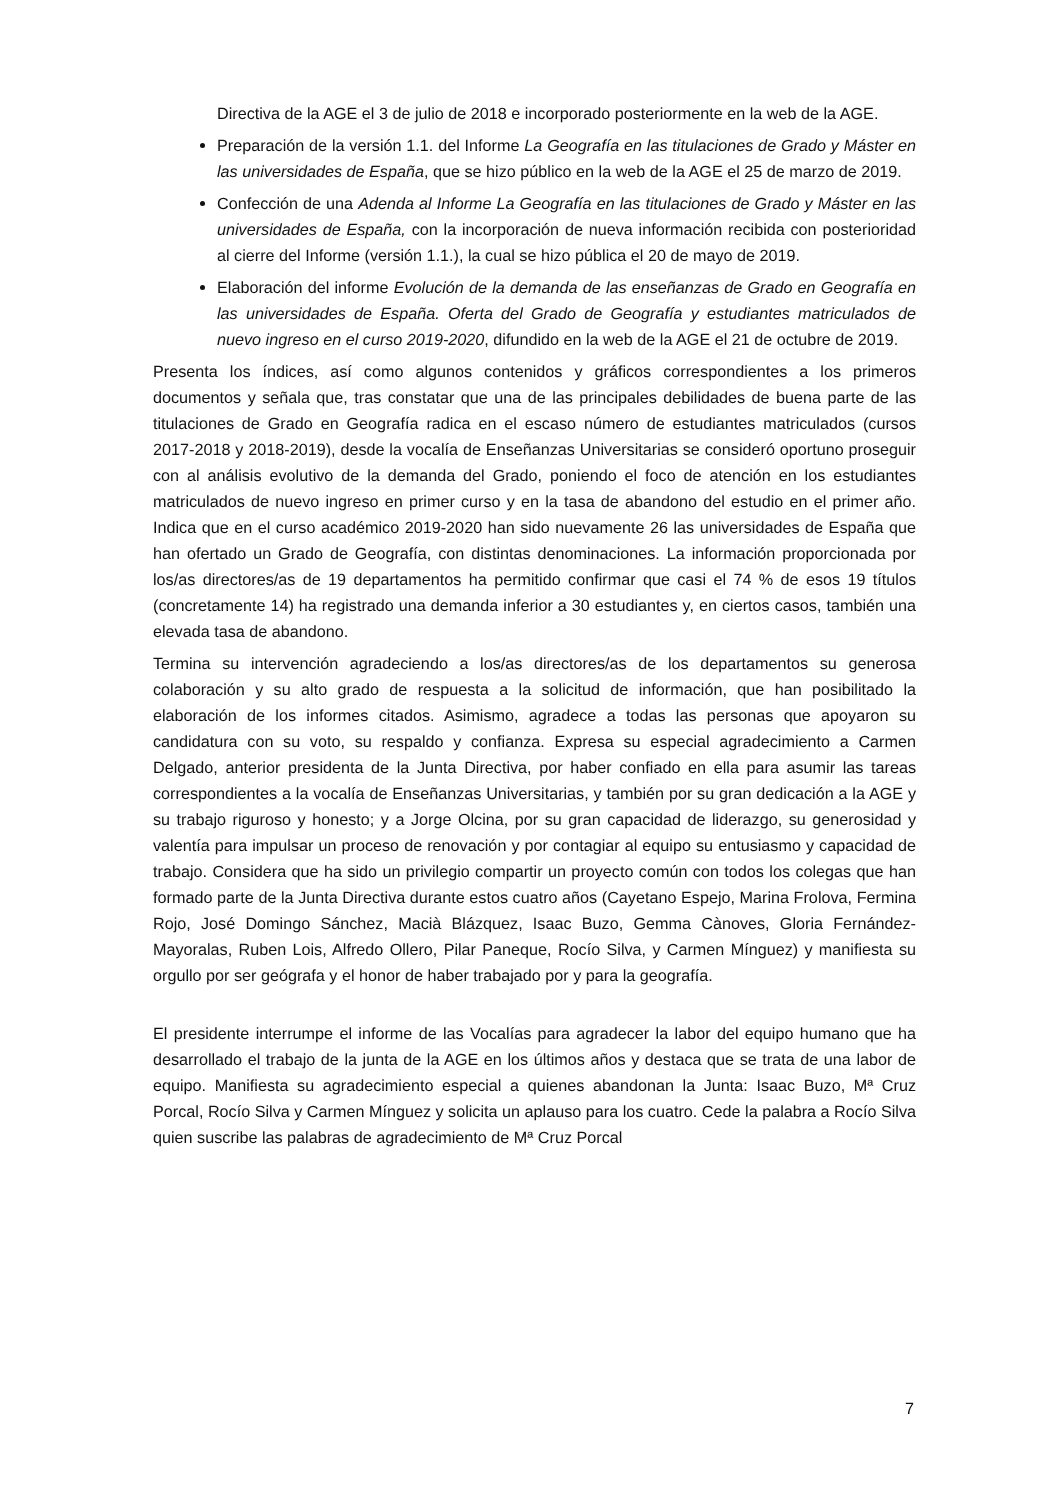Directiva de la AGE el 3 de julio de 2018 e incorporado posteriormente en la web de la AGE.
Preparación de la versión 1.1. del Informe La Geografía en las titulaciones de Grado y Máster en las universidades de España, que se hizo público en la web de la AGE el 25 de marzo de 2019.
Confección de una Adenda al Informe La Geografía en las titulaciones de Grado y Máster en las universidades de España, con la incorporación de nueva información recibida con posterioridad al cierre del Informe (versión 1.1.), la cual se hizo pública el 20 de mayo de 2019.
Elaboración del informe Evolución de la demanda de las enseñanzas de Grado en Geografía en las universidades de España. Oferta del Grado de Geografía y estudiantes matriculados de nuevo ingreso en el curso 2019-2020, difundido en la web de la AGE el 21 de octubre de 2019.
Presenta los índices, así como algunos contenidos y gráficos correspondientes a los primeros documentos y señala que, tras constatar que una de las principales debilidades de buena parte de las titulaciones de Grado en Geografía radica en el escaso número de estudiantes matriculados (cursos 2017-2018 y 2018-2019), desde la vocalía de Enseñanzas Universitarias se consideró oportuno proseguir con al análisis evolutivo de la demanda del Grado, poniendo el foco de atención en los estudiantes matriculados de nuevo ingreso en primer curso y en la tasa de abandono del estudio en el primer año. Indica que en el curso académico 2019-2020 han sido nuevamente 26 las universidades de España que han ofertado un Grado de Geografía, con distintas denominaciones. La información proporcionada por los/as directores/as de 19 departamentos ha permitido confirmar que casi el 74 % de esos 19 títulos (concretamente 14) ha registrado una demanda inferior a 30 estudiantes y, en ciertos casos, también una elevada tasa de abandono.
Termina su intervención agradeciendo a los/as directores/as de los departamentos su generosa colaboración y su alto grado de respuesta a la solicitud de información, que han posibilitado la elaboración de los informes citados. Asimismo, agradece a todas las personas que apoyaron su candidatura con su voto, su respaldo y confianza. Expresa su especial agradecimiento a Carmen Delgado, anterior presidenta de la Junta Directiva, por haber confiado en ella para asumir las tareas correspondientes a la vocalía de Enseñanzas Universitarias, y también por su gran dedicación a la AGE y su trabajo riguroso y honesto; y a Jorge Olcina, por su gran capacidad de liderazgo, su generosidad y valentía para impulsar un proceso de renovación y por contagiar al equipo su entusiasmo y capacidad de trabajo. Considera que ha sido un privilegio compartir un proyecto común con todos los colegas que han formado parte de la Junta Directiva durante estos cuatro años (Cayetano Espejo, Marina Frolova, Fermina Rojo, José Domingo Sánchez, Macià Blázquez, Isaac Buzo, Gemma Cànoves, Gloria Fernández-Mayoralas, Ruben Lois, Alfredo Ollero, Pilar Paneque, Rocío Silva, y Carmen Mínguez) y manifiesta su orgullo por ser geógrafa y el honor de haber trabajado por y para la geografía.
El presidente interrumpe el informe de las Vocalías para agradecer la labor del equipo humano que ha desarrollado el trabajo de la junta de la AGE en los últimos años y destaca que se trata de una labor de equipo. Manifiesta su agradecimiento especial a quienes abandonan la Junta: Isaac Buzo, Mª Cruz Porcal, Rocío Silva y Carmen Mínguez y solicita un aplauso para los cuatro. Cede la palabra a Rocío Silva quien suscribe las palabras de agradecimiento de Mª Cruz Porcal
7